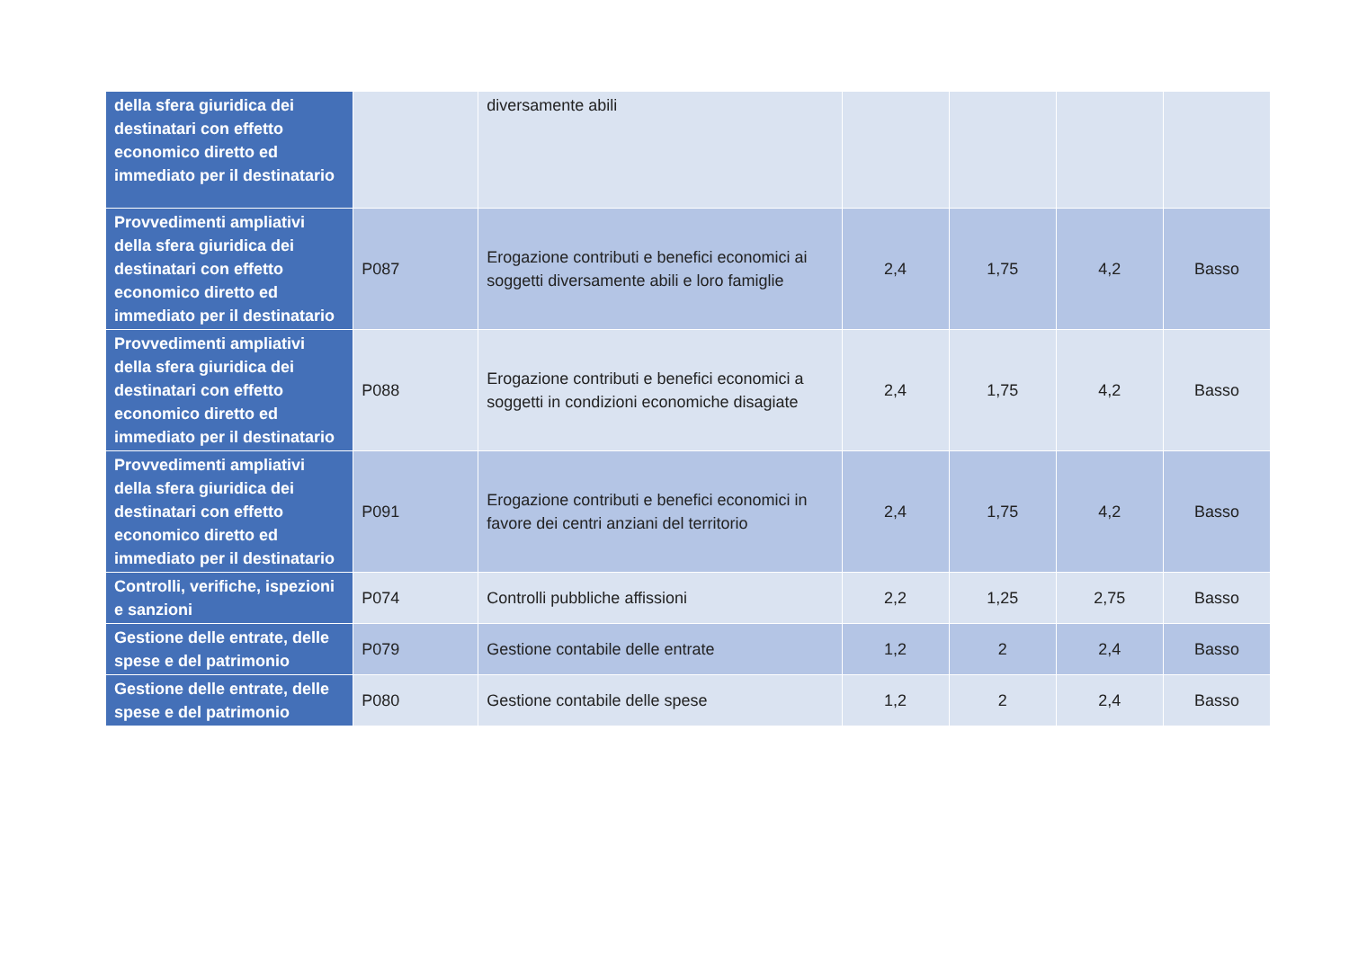| della sfera giuridica dei destinatari con effetto economico diretto ed immediato per il destinatario | | diversamente abili | | | | |
| Provvedimenti ampliativi della sfera giuridica dei destinatari con effetto economico diretto ed immediato per il destinatario | P087 | Erogazione contributi e benefici economici ai soggetti diversamente abili e loro famiglie | 2,4 | 1,75 | 4,2 | Basso |
| Provvedimenti ampliativi della sfera giuridica dei destinatari con effetto economico diretto ed immediato per il destinatario | P088 | Erogazione contributi e benefici economici a soggetti in condizioni economiche disagiate | 2,4 | 1,75 | 4,2 | Basso |
| Provvedimenti ampliativi della sfera giuridica dei destinatari con effetto economico diretto ed immediato per il destinatario | P091 | Erogazione contributi e benefici economici in favore dei centri anziani del territorio | 2,4 | 1,75 | 4,2 | Basso |
| Controlli, verifiche, ispezioni e sanzioni | P074 | Controlli pubbliche affissioni | 2,2 | 1,25 | 2,75 | Basso |
| Gestione delle entrate, delle spese e del patrimonio | P079 | Gestione contabile delle entrate | 1,2 | 2 | 2,4 | Basso |
| Gestione delle entrate, delle spese e del patrimonio | P080 | Gestione contabile delle spese | 1,2 | 2 | 2,4 | Basso |